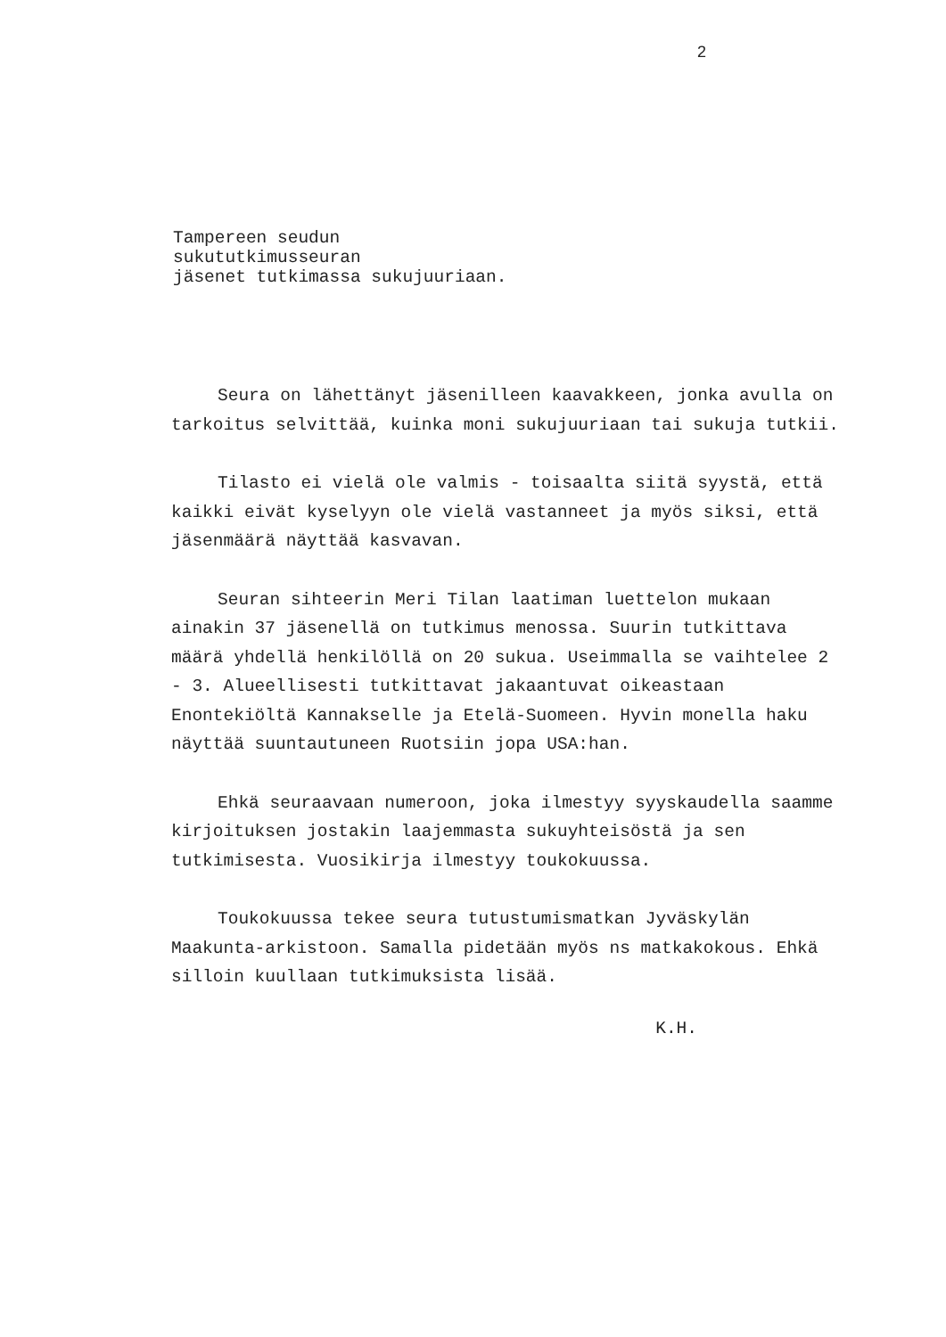2
Tampereen seudun
sukututkimusseuran
jäsenet tutkimassa sukujuuriaan.
Seura on lähettänyt jäsenilleen kaavakkeen, jonka avulla on tarkoitus selvittää, kuinka moni sukujuuriaan tai sukuja tutkii.
Tilasto ei vielä ole valmis - toisaalta siitä syystä, että kaikki eivät kyselyyn ole vielä vastanneet ja myös siksi, että jäsenmäärä näyttää kasvavan.
Seuran sihteerin Meri Tilan laatiman luettelon mukaan ainakin 37 jäsenellä on tutkimus menossa. Suurin tutkittava määrä yhdellä henkilöllä on 20 sukua. Useimmalla se vaihtelee 2 - 3. Alueellisesti tutkittavat jakaantuvat oikeastaan Enontekiöltä Kannakselle ja Etelä-Suomeen. Hyvin monella haku näyttää suuntautuneen Ruotsiin jopa USA:han.
Ehkä seuraavaan numeroon, joka ilmestyy syyskaudella saamme kirjoituksen jostakin laajemmasta sukuyhteisöstä ja sen tutkimisesta. Vuosikirja ilmestyy toukokuussa.
Toukokuussa tekee seura tutustumismatkan Jyväskylän Maakunta-arkistoon. Samalla pidetään myös ns matkakokous. Ehkä silloin kuullaan tutkimuksista lisää.
K.H.